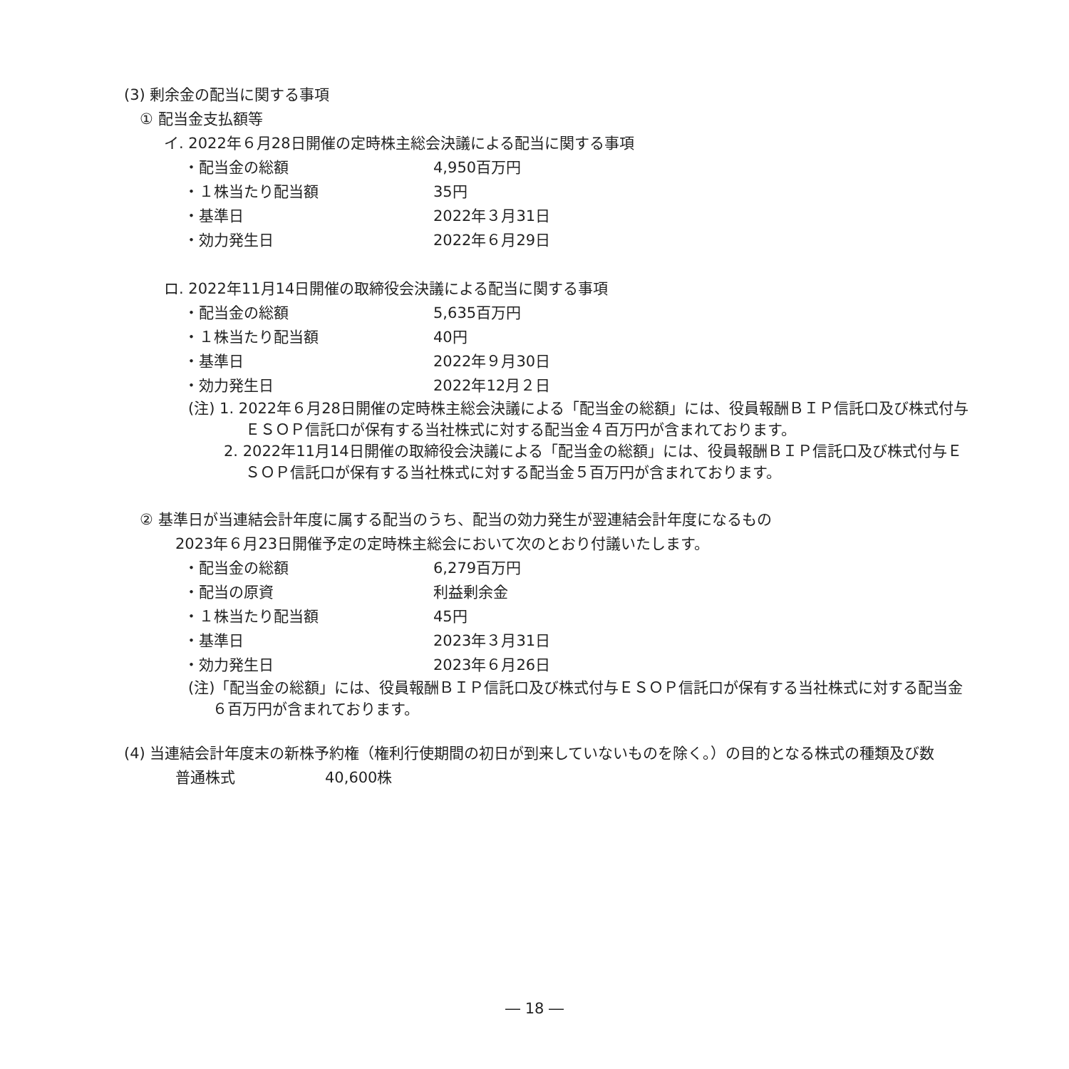(3) 剰余金の配当に関する事項
① 配当金支払額等
イ. 2022年６月28日開催の定時株主総会決議による配当に関する事項
・配当金の総額 4,950百万円
・１株当たり配当額 35円
・基準日 2022年３月31日
・効力発生日 2022年６月29日
ロ. 2022年11月14日開催の取締役会決議による配当に関する事項
・配当金の総額 5,635百万円
・１株当たり配当額 40円
・基準日 2022年９月30日
・効力発生日 2022年12月２日
(注) 1. 2022年６月28日開催の定時株主総会決議による「配当金の総額」には、役員報酬ＢＩＰ信託口及び株式付与ＥＳＯＰ信託口が保有する当社株式に対する配当金４百万円が含まれております。
2. 2022年11月14日開催の取締役会決議による「配当金の総額」には、役員報酬ＢＩＰ信託口及び株式付与ＥＳＯＰ信託口が保有する当社株式に対する配当金５百万円が含まれております。
② 基準日が当連結会計年度に属する配当のうち、配当の効力発生が翌連結会計年度になるもの
2023年６月23日開催予定の定時株主総会において次のとおり付議いたします。
・配当金の総額 6,279百万円
・配当の原資 利益剰余金
・１株当たり配当額 45円
・基準日 2023年３月31日
・効力発生日 2023年６月26日
(注)「配当金の総額」には、役員報酬ＢＩＰ信託口及び株式付与ＥＳＯＰ信託口が保有する当社株式に対する配当金６百万円が含まれております。
(4) 当連結会計年度末の新株予約権（権利行使期間の初日が到来していないものを除く。）の目的となる株式の種類及び数
普通株式 40,600株
― 18 ―